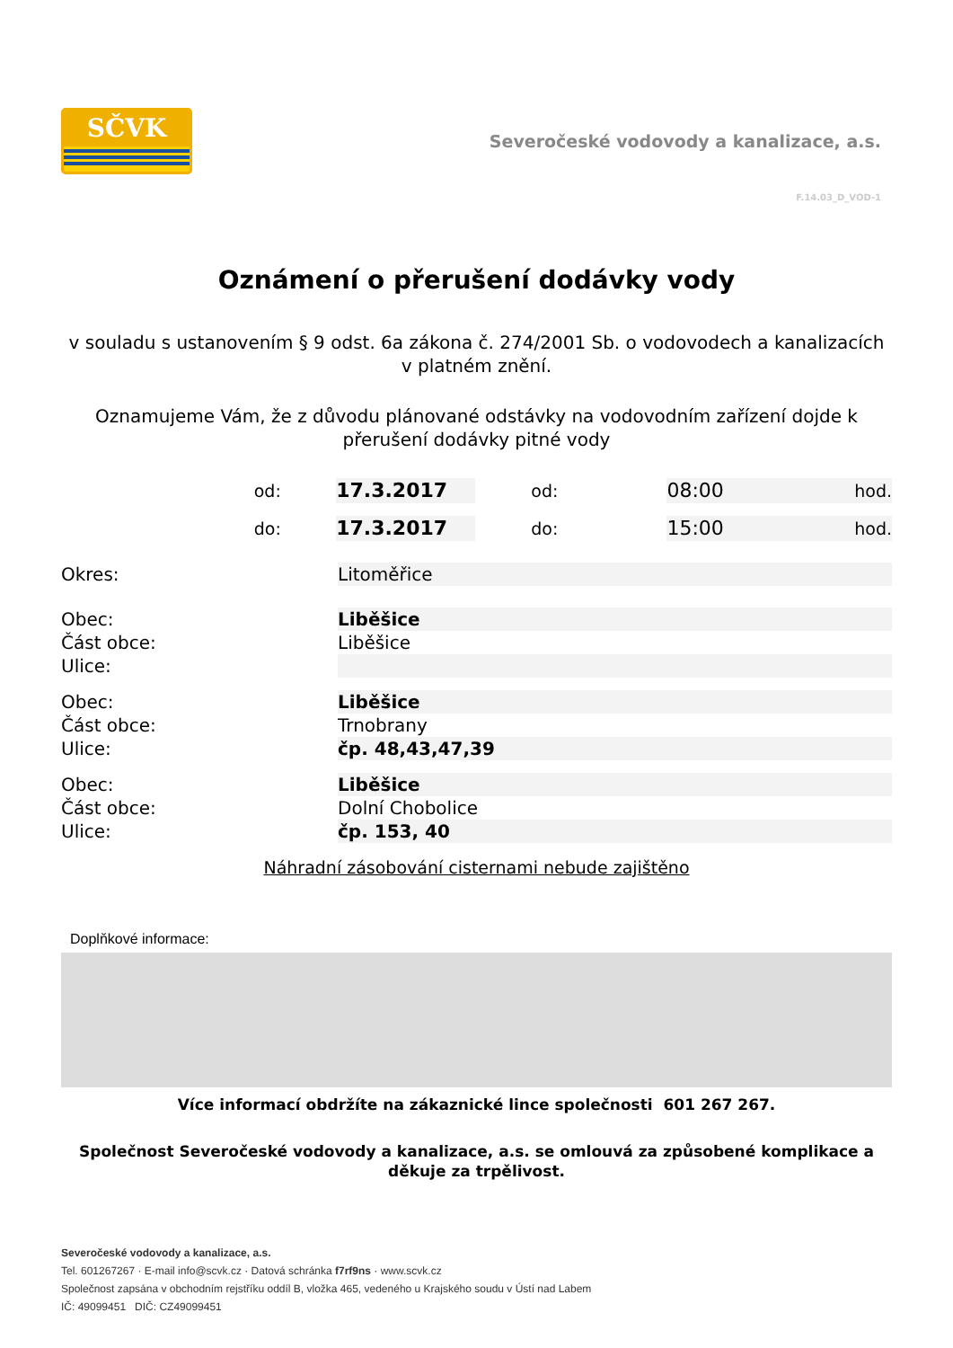SČVK
Severočeské vodovody a kanalizace, a.s.
F.14.03_D_VOD-1
Oznámení o přerušení dodávky vody
v souladu s ustanovením § 9 odst. 6a zákona č. 274/2001 Sb. o vodovodech a kanalizacích v platném znění.
Oznamujeme Vám, že z důvodu plánované odstávky na vodovodním zařízení dojde k přerušení dodávky pitné vody
od:
17.3.2017
od:
08:00
hod.
do:
17.3.2017
do:
15:00
hod.
Okres: Litoměřice
Obec: Liběšice
Část obce: Liběšice
Ulice:
Obec: Liběšice
Část obce: Trnobrany
Ulice: čp. 48,43,47,39
Obec: Liběšice
Část obce: Dolní Chobolice
Ulice: čp. 153, 40
Náhradní zásobování cisternami nebude zajištěno
Doplňkové informace:
Více informací obdržíte na zákaznické lince společnosti 601 267 267.
Společnost Severočeské vodovody a kanalizace, a.s. se omlouvá za způsobené komplikace a děkuje za trpělivost.
Severočeské vodovody a kanalizace, a.s.
Tel. 601267267 · E-mail info@scvk.cz · Datová schránka f7rf9ns · www.scvk.cz
Společnost zapsána v obchodním rejstříku oddíl B, vložka 465, vedeného u Krajského soudu v Ústí nad Labem
IČ: 49099451 DIČ: CZ49099451